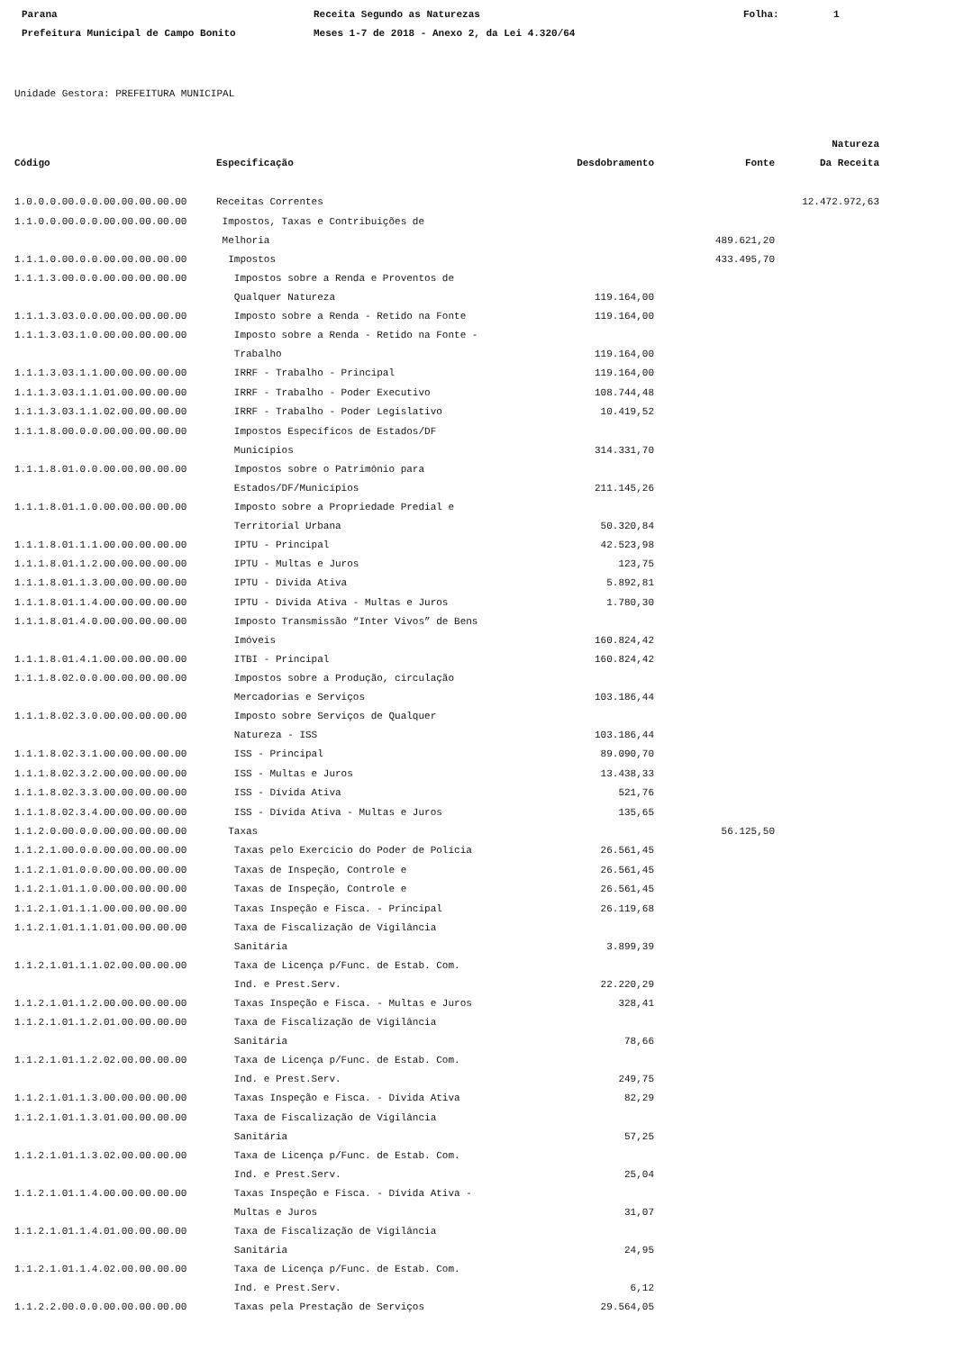Parana
Receita Segundo as Naturezas
Folha:
1
Prefeitura Municipal de Campo Bonito
Meses 1-7 de 2018 - Anexo 2, da Lei 4.320/64
Unidade Gestora: PREFEITURA MUNICIPAL
| | | | | Natureza |
| --- | --- | --- | --- | --- |
| Código | Especificação | Desdobramento | Fonte | Da Receita |
| 1.0.0.0.00.0.0.00.00.00.00.00 | Receitas Correntes | | | 12.472.972,63 |
| 1.1.0.0.00.0.0.00.00.00.00.00 | Impostos, Taxas e Contribuições de Melhoria | | 489.621,20 | |
| 1.1.1.0.00.0.0.00.00.00.00.00 | Impostos | | 433.495,70 | |
| 1.1.1.3.00.0.0.00.00.00.00.00 | Impostos sobre a Renda e Proventos de Qualquer Natureza | 119.164,00 | | |
| 1.1.1.3.03.0.0.00.00.00.00.00 | Imposto sobre a Renda - Retido na Fonte | 119.164,00 | | |
| 1.1.1.3.03.1.0.00.00.00.00.00 | Imposto sobre a Renda - Retido na Fonte - Trabalho | 119.164,00 | | |
| 1.1.1.3.03.1.1.00.00.00.00.00 | IRRF - Trabalho - Principal | 119.164,00 | | |
| 1.1.1.3.03.1.1.01.00.00.00.00 | IRRF - Trabalho - Poder Executivo | 108.744,48 | | |
| 1.1.1.3.03.1.1.02.00.00.00.00 | IRRF - Trabalho - Poder Legislativo | 10.419,52 | | |
| 1.1.1.8.00.0.0.00.00.00.00.00 | Impostos Específicos de Estados/DF Municípios | 314.331,70 | | |
| 1.1.1.8.01.0.0.00.00.00.00.00 | Impostos sobre o Patrimônio para Estados/DF/Municípios | 211.145,26 | | |
| 1.1.1.8.01.1.0.00.00.00.00.00 | Imposto sobre a Propriedade Predial e Territorial Urbana | 50.320,84 | | |
| 1.1.1.8.01.1.1.00.00.00.00.00 | IPTU - Principal | 42.523,98 | | |
| 1.1.1.8.01.1.2.00.00.00.00.00 | IPTU - Multas e Juros | 123,75 | | |
| 1.1.1.8.01.1.3.00.00.00.00.00 | IPTU - Dívida Ativa | 5.892,81 | | |
| 1.1.1.8.01.1.4.00.00.00.00.00 | IPTU - Dívida Ativa - Multas e Juros | 1.780,30 | | |
| 1.1.1.8.01.4.0.00.00.00.00.00 | Imposto Transmissão “Inter Vivos” de Bens Imóveis | 160.824,42 | | |
| 1.1.1.8.01.4.1.00.00.00.00.00 | ITBI - Principal | 160.824,42 | | |
| 1.1.1.8.02.0.0.00.00.00.00.00 | Impostos sobre a Produção, circulação Mercadorias e Serviços | 103.186,44 | | |
| 1.1.1.8.02.3.0.00.00.00.00.00 | Imposto sobre Serviços de Qualquer Natureza - ISS | 103.186,44 | | |
| 1.1.1.8.02.3.1.00.00.00.00.00 | ISS - Principal | 89.090,70 | | |
| 1.1.1.8.02.3.2.00.00.00.00.00 | ISS - Multas e Juros | 13.438,33 | | |
| 1.1.1.8.02.3.3.00.00.00.00.00 | ISS - Dívida Ativa | 521,76 | | |
| 1.1.1.8.02.3.4.00.00.00.00.00 | ISS - Dívida Ativa - Multas e Juros | 135,65 | | |
| 1.1.2.0.00.0.0.00.00.00.00.00 | Taxas | | 56.125,50 | |
| 1.1.2.1.00.0.0.00.00.00.00.00 | Taxas pelo Exercício do Poder de Polícia | 26.561,45 | | |
| 1.1.2.1.01.0.0.00.00.00.00.00 | Taxas de Inspeção, Controle e | 26.561,45 | | |
| 1.1.2.1.01.1.0.00.00.00.00.00 | Taxas de Inspeção, Controle e | 26.561,45 | | |
| 1.1.2.1.01.1.1.00.00.00.00.00 | Taxas Inspeção e Fisca. - Principal | 26.119,68 | | |
| 1.1.2.1.01.1.1.01.00.00.00.00 | Taxa de Fiscalização de Vigilância Sanitária | 3.899,39 | | |
| 1.1.2.1.01.1.1.02.00.00.00.00 | Taxa de Licença p/Func. de Estab. Com. Ind. e Prest.Serv. | 22.220,29 | | |
| 1.1.2.1.01.1.2.00.00.00.00.00 | Taxas Inspeção e Fisca. - Multas e Juros | 328,41 | | |
| 1.1.2.1.01.1.2.01.00.00.00.00 | Taxa de Fiscalização de Vigilância Sanitária | 78,66 | | |
| 1.1.2.1.01.1.2.02.00.00.00.00 | Taxa de Licença p/Func. de Estab. Com. Ind. e Prest.Serv. | 249,75 | | |
| 1.1.2.1.01.1.3.00.00.00.00.00 | Taxas Inspeção e Fisca. - Dívida Ativa | 82,29 | | |
| 1.1.2.1.01.1.3.01.00.00.00.00 | Taxa de Fiscalização de Vigilância Sanitária | 57,25 | | |
| 1.1.2.1.01.1.3.02.00.00.00.00 | Taxa de Licença p/Func. de Estab. Com. Ind. e Prest.Serv. | 25,04 | | |
| 1.1.2.1.01.1.4.00.00.00.00.00 | Taxas Inspeção e Fisca. - Dívida Ativa - Multas e Juros | 31,07 | | |
| 1.1.2.1.01.1.4.01.00.00.00.00 | Taxa de Fiscalização de Vigilância Sanitária | 24,95 | | |
| 1.1.2.1.01.1.4.02.00.00.00.00 | Taxa de Licença p/Func. de Estab. Com. Ind. e Prest.Serv. | 6,12 | | |
| 1.1.2.2.00.0.0.00.00.00.00.00 | Taxas pela Prestação de Serviços | 29.564,05 | | |